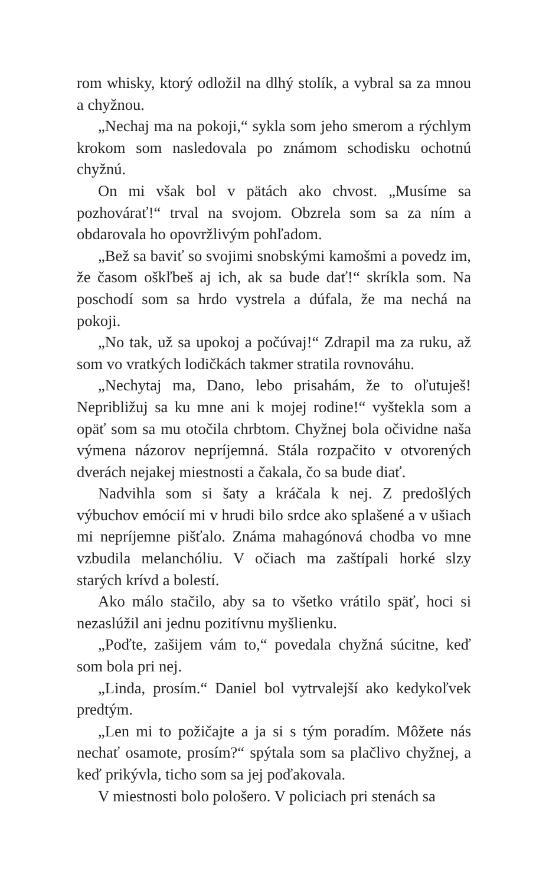rom whisky, ktorý odložil na dlhý stolík, a vybral sa za mnou a chyžnou.
„Nechaj ma na pokoji,“ sykla som jeho smerom a rýchlym krokom som nasledovala po známom schodisku ochotnú chyžnú.
On mi však bol v pätách ako chvost. „Musíme sa pozhovárať!“ trval na svojom. Obzrela som sa za ním a obdarovala ho opovržlivým pohľadom.
„Bež sa baviť so svojimi snobskými kamošmi a povedz im, že časom oškľbeš aj ich, ak sa bude dať!“ skríkla som. Na poschodí som sa hrdo vystrela a dúfala, že ma nechá na pokoji.
„No tak, už sa upokoj a počúvaj!“ Zdrapil ma za ruku, až som vo vratkých lodičkách takmer stratila rovnováhu.
„Nechytaj ma, Dano, lebo prisahám, že to oľutuješ! Nepribližuj sa ku mne ani k mojej rodine!“ vyštekla som a opäť som sa mu otočila chrbtom. Chyžnej bola očividne naša výmena názorov nepríjemná. Stála rozpačito v otvorených dverách nejakej miestnosti a čakala, čo sa bude diať.
Nadvihla som si šaty a kráčala k nej. Z predošlých výbuchov emócií mi v hrudi bilo srdce ako splašené a v ušiach mi nepríjemne pišťalo. Známa mahagónová chodba vo mne vzbudila melanchóliu. V očiach ma zaštípali horké slzy starých krívd a bolestí.
Ako málo stačilo, aby sa to všetko vrátilo späť, hoci si nezaslúžil ani jednu pozitívnu myšlienku.
„Poďte, zašijem vám to,“ povedala chyžná súcitne, keď som bola pri nej.
„Linda, prosím.“ Daniel bol vytrvalejší ako kedykoľvek predtým.
„Len mi to požičajte a ja si s tým poradím. Môžete nás nechať osamote, prosím?“ spýtala som sa plačlivo chyžnej, a keď prikývla, ticho som sa jej poďakovala.
V miestnosti bolo pološero. V policiach pri stenách sa